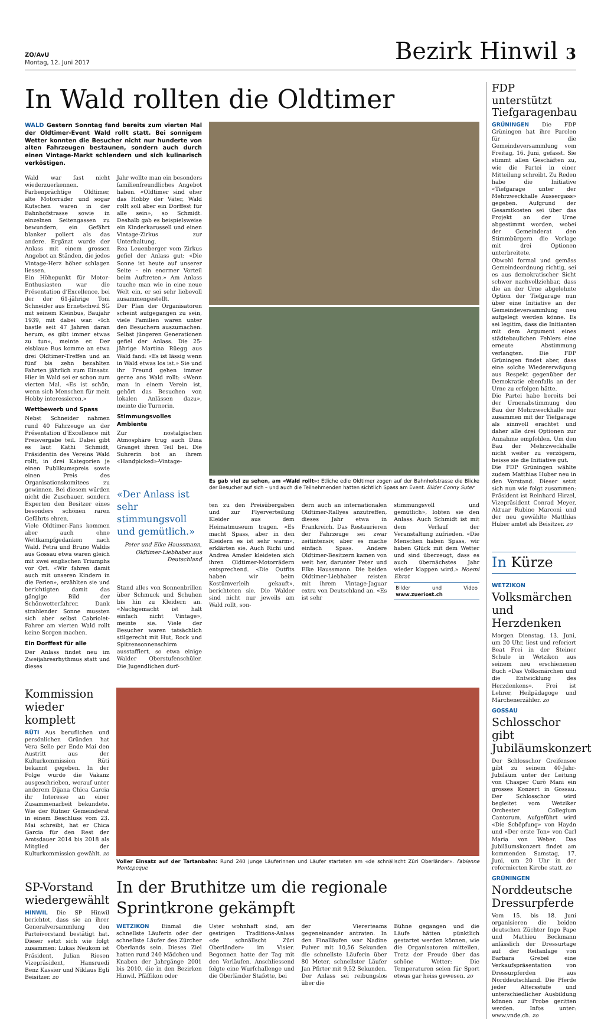ZO/AvU
Montag, 12. Juni 2017
Bezirk Hinwil 3
In Wald rollten die Oldtimer
WALD Gestern Sonntag fand bereits zum vierten Mal der Oldtimer-Event Wald rollt statt. Bei sonnigem Wetter konnten die Besucher nicht nur hunderte von alten Fahrzeugen bestaunen, sondern auch durch einen Vintage-Markt schlendern und sich kulinarisch verköstigen.
Wald war fast nicht wiederzuerkennen. Farbenprächtige Oldtimer, alte Motorräder und sogar Kutschen waren in der Bahnhofstrasse sowie in einzelnen Seitengassen zu bewundern, ein Gefährt blanker poliert als das andere. Ergänzt wurde der Anlass mit einem grossen Angebot an Ständen, die jedes Vintage-Herz höher schlagen liessen.
Ein Höhepunkt für Motor-Enthusiasten war die Présentation d’Excellence, bei der der 61-jährige Toni Schneider aus Ernetschwil SG mit seinem Kleinbus, Baujahr 1939, mit dabei war. «Ich bastle seit 47 Jahren daran herum, es gibt immer etwas zu tun», meinte er. Der eisblaue Bus komme an etwa drei Oldtimer-Treffen und an fünf bis zehn bezahlten Fahrten jährlich zum Einsatz. Hier in Wald sei er schon zum vierten Mal. «Es ist schön, wenn sich Menschen für mein Hobby interessieren.»
Wettbewerb und Spass
Nebst Schneider nahmen rund 40 Fahrzeuge an der Présentation d’Excellence mit Preisvergabe teil. Dabei gibt es laut Käthi Schmidt, Präsidentin des Vereins Wald rollt, in drei Kategorien je einen Publikumspreis sowie einen Preis des Organisationskomitees zu gewinnen. Bei diesem würden nicht die Zuschauer, sondern Experten den Besitzer eines besonders schönen raren Gefährts ehren.
Viele Oldtimer-Fans kommen aber auch ohne Wettkampfgedanken nach Wald. Petra und Bruno Waldis aus Gossau etwa waren gleich mit zwei englischen Triumphs vor Ort. «Wir fahren damit auch mit unseren Kindern in die Ferien», erzählten sie und berichtigten damit das gängige Bild der Schönwetterfahrer. Dank strahlender Sonne mussten sich aber selbst Cabriolet-Fahrer am vierten Wald rollt keine Sorgen machen.
Ein Dorffest für alle
Der Anlass findet neu im Zweijahresrhythmus statt und dieses
Jahr wollte man ein besonders familienfreundliches Angebot haben. «Oldtimer sind eher das Hobby der Väter, Wald rollt soll aber ein Dorffest für alle sein», so Schmidt. Deshalb gab es beispielsweise ein Kinderkarussell und einen Vintage-Zirkus zur Unterhaltung.
Rea Leuenberger vom Zirkus gefiel der Anlass gut: «Die Sonne ist heute auf unserer Seite – ein enormer Vorteil beim Auftreten.» Am Anlass tauche man wie in eine neue Welt ein, er sei sehr liebevoll zusammengestellt.
Der Plan der Organisatoren scheint aufgegangen zu sein, viele Familien waren unter den Besuchern auszumachen. Selbst jüngeren Generationen gefiel der Anlass. Die 25-jährige Martina Rüegg aus Wald fand: «Es ist lässig wenn in Wald etwas los ist.» Sie und ihr Freund gehen immer gerne ans Wald rollt: «Wenn man in einem Verein ist, gehört das Besuchen von lokalen Anlässen dazu», meinte die Turnerin.
Stimmungsvolles Ambiente
Zur nostalgischen Atmosphäre trug auch Dina Granget ihren Teil bei. Die Suhrerin bot an ihrem «Handpicked»-Vintage-
«Der Anlass ist sehr stimmungsvoll und gemütlich.»
Peter und Elke Haussmann, Oldtimer-Liebhaber aus Deutschland
Stand alles von Sonnenbrillen über Schmuck und Schuhen bis hin zu Kleidern an. «Nachgemacht ist halt einfach nicht Vintage», meinte sie. Viele der Besucher waren tatsächlich stilgerecht mit Hut, Rock und Spitzensonnenschirm ausstaffiert, so etwa einige Walder Oberstufenschüler. Die Jugendlichen durf-
Es gab viel zu sehen, am «Wald rollt»: Etliche edle Oldtimer zogen auf der Bahnhofstrasse die Blicke der Besucher auf sich – und auch die Teilnehmenden hatten sichtlich Spass am Event. Bilder Conny Suter
ten zu den Preisübergaben und zur Flyerverteilung Kleider aus dem Heimatmuseum tragen. «Es macht Spass, aber in den Kleidern es ist sehr warm», erklärten sie. Auch Richi und Andrea Amsler kleideten sich ihren Oldtimer-Motorrädern entsprechend. «Die Outfits haben wir beim Kostümverleih gekauft», berichteten sie. Die Walder sind nicht nur jeweils am Wald rollt, son-
dern auch an internationalen Oldtimer-Rallyes anzutreffen, dieses Jahr etwa in Frankreich. Das Restaurieren der Fahrzeuge sei zwar zeitintensiv, aber es mache einfach Spass. Andere Oldtimer-Besitzern kamen von weit her, darunter Peter und Elke Haussmann. Die beiden Oldtimer-Liebhaber reisten mit ihrem Vintage-Jaguar extra von Deutschland an. «Es ist sehr
stimmungsvoll und gemütlich», lobten sie den Anlass. Auch Schmidt ist mit dem Verlauf der Veranstaltung zufrieden. «Die Menschen haben Spass, wir haben Glück mit dem Wetter und sind überzeugt, dass es auch übernächstes Jahr wieder klappen wird.» Noemi Ehrat
Bilder und Video www.zueriost.ch
Kommission wieder komplett
RÜTI Aus beruflichen und persönlichen Gründen hat Vera Selle per Ende Mai den Austritt aus der Kulturkommission Rüti bekannt gegeben. In der Folge wurde die Vakanz ausgeschrieben, worauf unter anderem Dijana Chica Garcia ihr Interesse an einer Zusammenarbeit bekundete. Wie der Rütner Gemeinderat in einem Beschluss vom 23. Mai schreibt, hat er Chica Garcia für den Rest der Amtsdauer 2014 bis 2018 als Mitglied der Kulturkommission gewählt. zo
SP-Vorstand wiedergewählt
HINWIL Die SP Hinwil berichtet, dass sie an ihrer Generalversammlung den Parteivorstand bestätigt hat. Dieser setzt sich wie folgt zusammen: Lukas Neukom ist Präsident, Julian Riesen Vizepräsident, Hansruedi Benz Kassier und Niklaus Egli Beisitzer. zo
Voller Einsatz auf der Tartanbahn: Rund 240 junge Läuferinnen und Läufer starteten am «de schnällscht Züri Oberländer». Fabienne Montepeque
In der Bruthitze um die regionale Sprintkrone gekämpft
WETZIKON Einmal die schnellste Läuferin oder der schnellste Läufer des Zürcher Oberlands sein. Dieses Ziel hatten rund 240 Mädchen und Knaben der Jahrgänge 2001 bis 2010, die in den Bezirken Hinwil, Pfäffikon oder
Uster wohnhaft sind, am gestrigen Traditions-Anlass «de schnällscht Züri Oberländer» im Visier. Begonnen hatte der Tag mit den Vorläufen. Anschliessend folgte eine Wurfchallenge und die Oberländer Stafette, bei
der Viererteams gegeneinander antraten. In den Finalläufen war Nadine Pulver mit 10,56 Sekunden die schnellste Läuferin über 80 Meter, schnellster Läufer Jan Pfirter mit 9,52 Sekunden. Der Anlass sei reibungslos über die
Bühne gegangen und die Läufe hätten pünktlich gestartet werden können, wie die Organisatoren mitteilen. Trotz der Freude über das schöne Wetter: Die Temperaturen seien für Sport etwas gar heiss gewesen. zo
FDP unterstützt Tiefgaragenbau
GRÜNINGEN Die FDP Grüningen hat ihre Parolen für die Gemeindeversammlung vom Freitag, 16. Juni, gefasst. Sie stimmt allen Geschäften zu, wie die Partei in einer Mitteilung schreibt. Zu Reden habe die Initiative «Tiefgarage unter der Mehrzweckhalle Aussergass» gegeben. Aufgrund der Gesamtkosten sei über das Projekt an der Urne abgestimmt worden, wobei der Gemeinderat den Stimmbürgern die Vorlage mit drei Optionen unterbreitete.
Obwohl formal und gemäss Gemeindeordnung richtig, sei es aus demokratischer Sicht schwer nachvollziehbar, dass die an der Urne abgelehnte Option der Tiefgarage nun über eine Initiative an der Gemeindeversammlung neu aufgelegt werden könne. Es sei legitim, dass die Initianten mit dem Argument eines städtebaulichen Fehlers eine erneute Abstimmung verlangten. Die FDP Grüningen findet aber, dass eine solche Wiedererwägung aus Respekt gegenüber der Demokratie ebenfalls an der Urne zu erfolgen hätte.
Die Partei habe bereits bei der Urnenabstimmung den Bau der Mehrzweckhalle nur zusammen mit der Tiefgarage als sinnvoll erachtet und daher alle drei Optionen zur Annahme empfohlen. Um den Bau der Mehrzweckhalle nicht weiter zu verzögern, heisse sie die Initiative gut.
Die FDP Grüningen wählte zudem Matthias Huber neu in den Vorstand. Dieser setzt sich nun wie folgt zusammen: Präsident ist Reinhard Hirzel, Vizepräsident Conrad Meyer, Aktuar Rubino Marconi und der neu gewählte Matthias Huber amtet als Beisitzer. zo
In Kürze
WETZIKON
Volksmärchen und Herzdenken
Morgen Dienstag, 13. Juni, um 20 Uhr, liest und referiert Beat Frei in der Steiner Schule in Wetzikon aus seinem neu erschienenen Buch «Das Volksmärchen und die Entwicklung des Herzdenkens». Frei ist Lehrer, Heilpädagoge und Märchenerzähler. zo
GOSSAU
Schlosschor gibt Jubiläumskonzert
Der Schlosschor Greifensee gibt zu seinem 40-Jahr-Jubiläum unter der Leitung von Chasper Curò Mani ein grosses Konzert in Gossau. Der Schlosschor wird begleitet vom Wetziker Orchester Collegium Cantorum. Aufgeführt wird «Die Schöpfung» von Haydn und «Der erste Ton» von Carl Maria von Weber. Das Jubiläumskonzert findet am kommenden Samstag, 17. Juni, um 20 Uhr in der reformierten Kirche statt. zo
GRÜNINGEN
Norddeutsche Dressurpferde
Vom 15. bis 18. Juni organisieren die beiden deutschen Züchter Ingo Pape und Mathieu Beckmann anlässlich der Dressurtage auf der Reitanlage von Barbara Grebel eine Verkaufspräsentation von Dressurpferden aus Norddeutschland. Die Pferde jeder Altersstufe und unterschiedlicher Ausbildung können zur Probe geritten werden. Infos unter: www.vnde.ch. zo